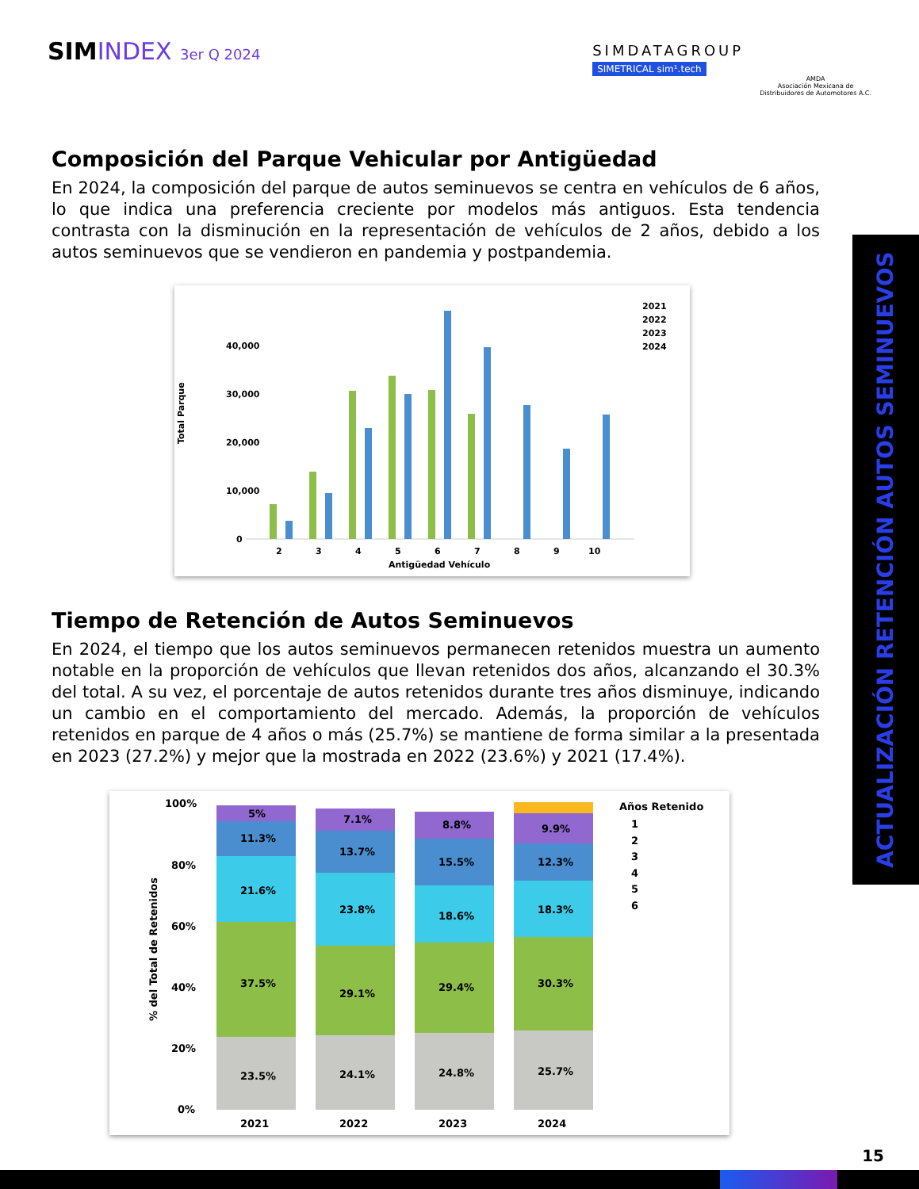SIMINDEX 3er Q 2024
SIMDATAGROUP
SIMETRICAL sim¹.tech
AMDA
Asociación Mexicana de
Distribuidores de Automotores A.C.
Composición del Parque Vehicular por Antigüedad
En 2024, la composición del parque de autos seminuevos se centra en vehículos de 6 años, lo que indica una preferencia creciente por modelos más antiguos. Esta tendencia contrasta con la disminución en la representación de vehículos de 2 años, debido a los autos seminuevos que se vendieron en pandemia y postpandemia.
Total Parque
40,000
30,000
20,000
10,000
0
2
3
4
5
6
7
8
9
10
Antigüedad Vehículo
2021
2022
2023
2024
Tiempo de Retención de Autos Seminuevos
En 2024, el tiempo que los autos seminuevos permanecen retenidos muestra un aumento notable en la proporción de vehículos que llevan retenidos dos años, alcanzando el 30.3% del total. A su vez, el porcentaje de autos retenidos durante tres años disminuye, indicando un cambio en el comportamiento del mercado. Además, la proporción de vehículos retenidos en parque de 4 años o más (25.7%) se mantiene de forma similar a la presentada en 2023 (27.2%) y mejor que la mostrada en 2022 (23.6%) y 2021 (17.4%).
% del Total de Retenidos
100%
80%
60%
40%
20%
0%
23.5%
37.5%
21.6%
11.3%
5%
24.1%
29.1%
23.8%
13.7%
7.1%
24.8%
29.4%
18.6%
15.5%
8.8%
25.7%
30.3%
18.3%
12.3%
9.9%
2021
2022
2023
2024
Años Retenido
1
2
3
4
5
6
ACTUALIZACIÓN RETENCIÓN AUTOS SEMINUEVOS
15